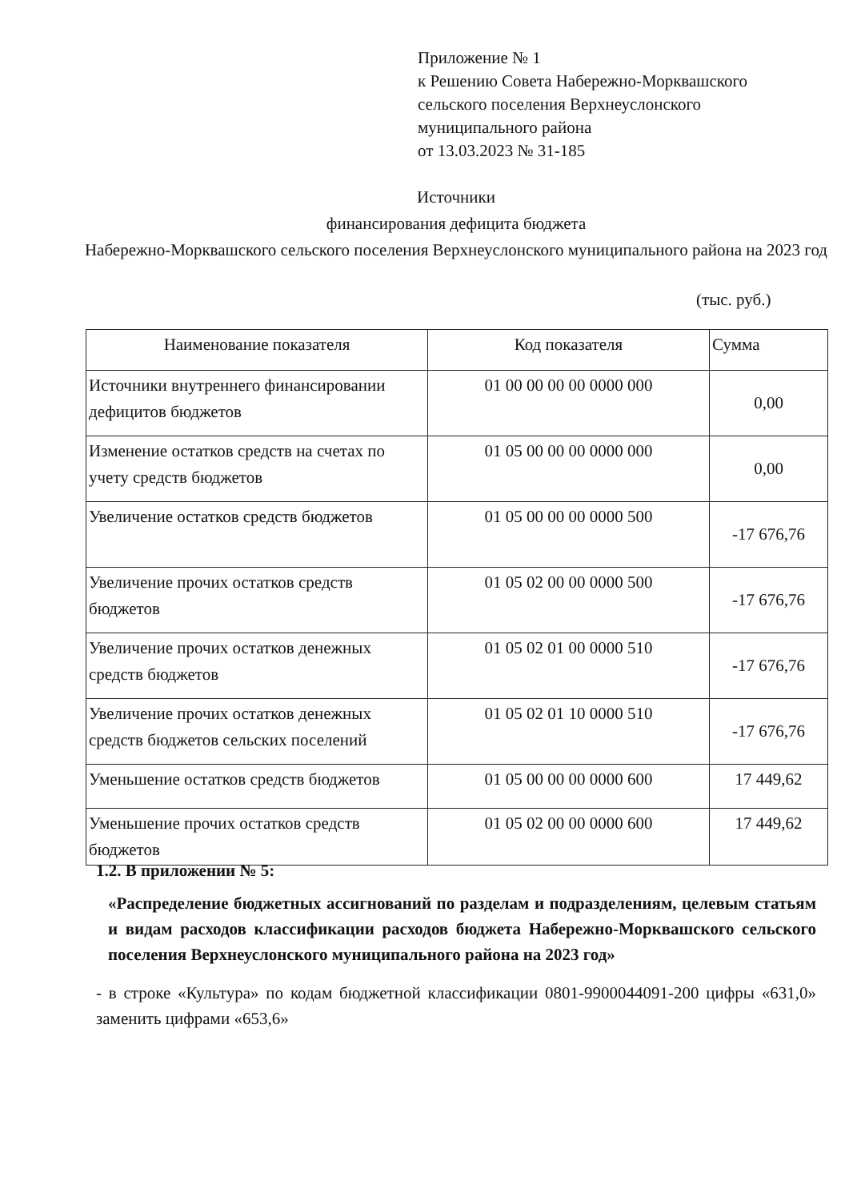Приложение № 1
к Решению Совета Набережно-Морквашского
сельского поселения Верхнеуслонского
муниципального района
от 13.03.2023 № 31-185
Источники
финансирования дефицита бюджета
Набережно-Морквашского сельского поселения Верхнеуслонского муниципального района на 2023 год
(тыс. руб.)
| Наименование показателя | Код показателя | Сумма |
| --- | --- | --- |
| Источники внутреннего финансировании дефицитов бюджетов | 01 00 00 00 00 0000 000 | 0,00 |
| Изменение остатков средств на счетах по учету средств бюджетов | 01 05 00 00 00 0000 000 | 0,00 |
| Увеличение остатков средств бюджетов | 01 05 00 00 00 0000 500 | -17 676,76 |
| Увеличение прочих остатков средств бюджетов | 01 05 02 00 00 0000 500 | -17 676,76 |
| Увеличение прочих остатков денежных средств бюджетов | 01 05 02 01 00 0000 510 | -17 676,76 |
| Увеличение прочих остатков денежных средств бюджетов сельских поселений | 01 05 02 01 10 0000 510 | -17 676,76 |
| Уменьшение остатков средств бюджетов | 01 05 00 00 00 0000 600 | 17 449,62 |
| Уменьшение прочих остатков средств бюджетов | 01 05 02 00 00 0000 600 | 17 449,62 |
1.2. В приложении № 5:
«Распределение бюджетных ассигнований по разделам и подразделениям, целевым статьям и видам расходов классификации расходов бюджета Набережно-Морквашского сельского поселения Верхнеуслонского муниципального района на 2023 год»
- в строке «Культура» по кодам бюджетной классификации 0801-9900044091-200 цифры «631,0» заменить цифрами «653,6»